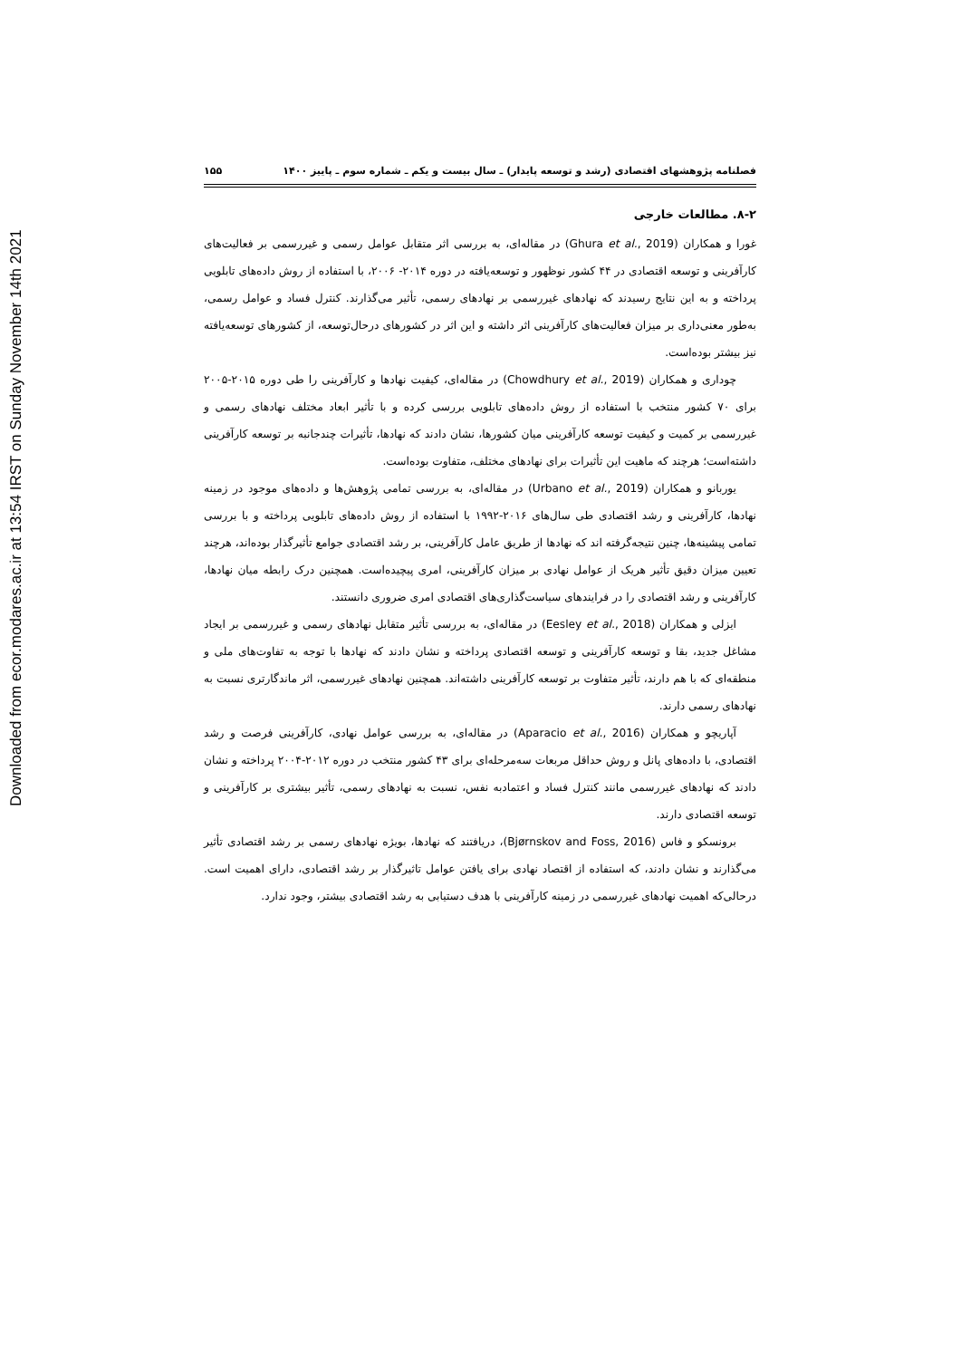Downloaded from ecor.modares.ac.ir at 13:54 IRST on Sunday November 14th 2021
فصلنامه پژوهشهای اقتصادی (رشد و توسعه پایدار) ـ سال بیست و یکم ـ شماره سوم ـ پاییز ۱۴۰۰ ۱۵۵
۸-۲. مطالعات خارجی
غورا و همکاران (Ghura et al., 2019) در مقاله‌ای، به بررسی اثر متقابل عوامل رسمی و غیررسمی بر فعالیت‌های کارآفرینی و توسعه اقتصادی در ۴۴ کشور نوظهور و توسعه‌یافته در دوره ۲۰۱۴- ۲۰۰۶، با استفاده از روش داده‌های تابلویی پرداخته و به این نتایج رسیدند که نهادهای غیررسمی بر نهادهای رسمی، تأثیر می‌گذارند. کنترل فساد و عوامل رسمی، به‌طور معنی‌داری بر میزان فعالیت‌های کارآفرینی اثر داشته و این اثر در کشورهای درحال‌توسعه، از کشورهای توسعه‌یافته نیز بیشتر بوده‌است.
چوداری و همکاران (Chowdhury et al., 2019) در مقاله‌ای، کیفیت نهادها و کارآفرینی را طی دوره ۲۰۱۵-۲۰۰۵ برای ۷۰ کشور منتخب با استفاده از روش داده‌های تابلویی بررسی کرده و با تأثیر ابعاد مختلف نهادهای رسمی و غیررسمی بر کمیت و کیفیت توسعه کارآفرینی میان کشورها، نشان دادند که نهادها، تأثیرات چندجانبه بر توسعه کارآفرینی داشته‌است؛ هرچند که ماهیت این تأثیرات برای نهادهای مختلف، متفاوت بوده‌است.
یوربانو و همکاران (Urbano et al., 2019) در مقاله‌ای، به بررسی تمامی پژوهش‌ها و داده‌های موجود در زمینه نهادها، کارآفرینی و رشد اقتصادی طی سال‌های ۲۰۱۶-۱۹۹۲ با استفاده از روش داده‌های تابلویی پرداخته و با بررسی تمامی پیشینه‌ها، چنین نتیجه‌گرفته اند که نهادها از طریق عامل کارآفرینی، بر رشد اقتصادی جوامع تأثیرگذار بوده‌اند، هرچند تعیین میزان دقیق تأثیر هریک از عوامل نهادی بر میزان کارآفرینی، امری پیچیده‌است. همچنین درک رابطه میان نهادها، کارآفرینی و رشد اقتصادی را در فرایندهای سیاست‌گذاری‌های اقتصادی امری ضروری دانستند.
ایزلی و همکاران (Eesley et al., 2018) در مقاله‌ای، به بررسی تأثیر متقابل نهادهای رسمی و غیررسمی بر ایجاد مشاغل جدید، بقا و توسعه کارآفرینی و توسعه اقتصادی پرداخته و نشان دادند که نهادها با توجه به تفاوت‌های ملی و منطقه‌ای که با هم دارند، تأثیر متفاوت بر توسعه کارآفرینی داشته‌اند. همچنین نهادهای غیررسمی، اثر ماندگارتری نسبت به نهادهای رسمی دارند.
آپاریچو و همکاران (Aparacio et al., 2016) در مقاله‌ای، به بررسی عوامل نهادی، کارآفرینی فرصت و رشد اقتصادی، با داده‌های پانل و روش حداقل مربعات سه‌مرحله‌ای برای ۴۳ کشور منتخب در دوره ۲۰۱۲-۲۰۰۴ پرداخته و نشان دادند که نهادهای غیررسمی مانند کنترل فساد و اعتمادبه نفس، نسبت به نهادهای رسمی، تأثیر بیشتری بر کارآفرینی و توسعه اقتصادی دارند.
برونسکو و فاس (Bjørnskov and Foss, 2016)، دریافتند که نهادها، بویژه نهادهای رسمی بر رشد اقتصادی تأثیر می‌گذارند و نشان دادند، که استفاده از اقتصاد نهادی برای یافتن عوامل تاثیرگذار بر رشد اقتصادی، دارای اهمیت است. درحالی‌که اهمیت نهادهای غیررسمی در زمینه کارآفرینی با هدف دستیابی به رشد اقتصادی بیشتر، وجود ندارد.